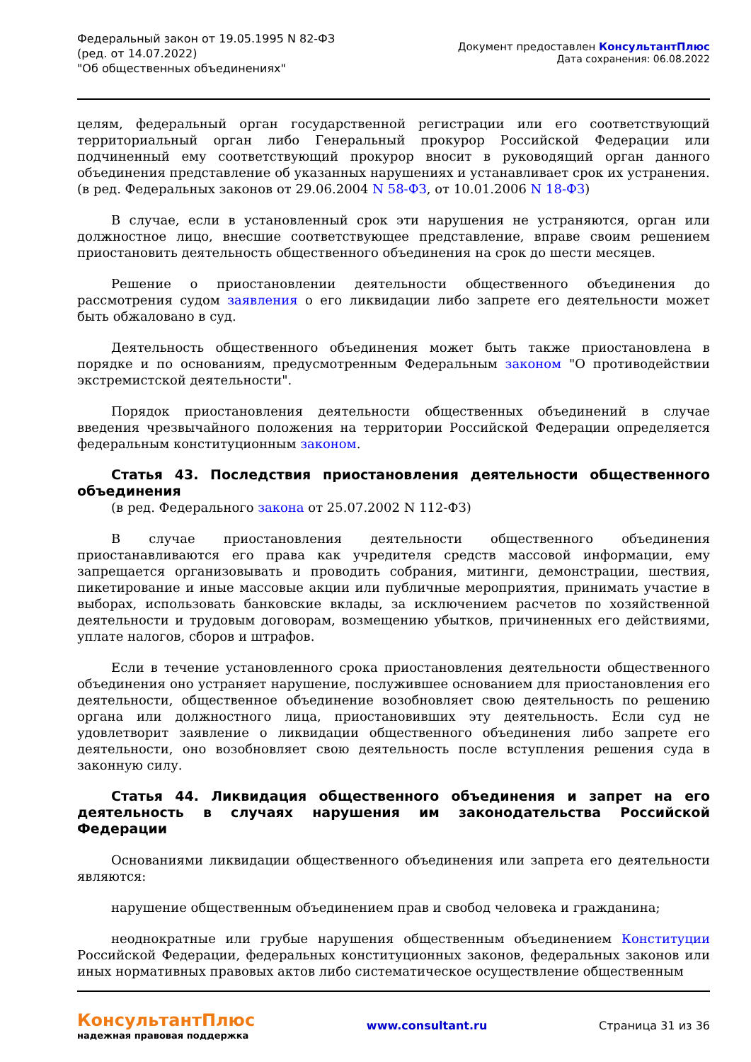Федеральный закон от 19.05.1995 N 82-ФЗ
(ред. от 14.07.2022)
"Об общественных объединениях"
Документ предоставлен КонсультантПлюс
Дата сохранения: 06.08.2022
целям, федеральный орган государственной регистрации или его соответствующий территориальный орган либо Генеральный прокурор Российской Федерации или подчиненный ему соответствующий прокурор вносит в руководящий орган данного объединения представление об указанных нарушениях и устанавливает срок их устранения.
(в ред. Федеральных законов от 29.06.2004 N 58-ФЗ, от 10.01.2006 N 18-ФЗ)
В случае, если в установленный срок эти нарушения не устраняются, орган или должностное лицо, внесшие соответствующее представление, вправе своим решением приостановить деятельность общественного объединения на срок до шести месяцев.
Решение о приостановлении деятельности общественного объединения до рассмотрения судом заявления о его ликвидации либо запрете его деятельности может быть обжаловано в суд.
Деятельность общественного объединения может быть также приостановлена в порядке и по основаниям, предусмотренным Федеральным законом "О противодействии экстремистской деятельности".
Порядок приостановления деятельности общественных объединений в случае введения чрезвычайного положения на территории Российской Федерации определяется федеральным конституционным законом.
Статья 43. Последствия приостановления деятельности общественного объединения
(в ред. Федерального закона от 25.07.2002 N 112-ФЗ)
В случае приостановления деятельности общественного объединения приостанавливаются его права как учредителя средств массовой информации, ему запрещается организовывать и проводить собрания, митинги, демонстрации, шествия, пикетирование и иные массовые акции или публичные мероприятия, принимать участие в выборах, использовать банковские вклады, за исключением расчетов по хозяйственной деятельности и трудовым договорам, возмещению убытков, причиненных его действиями, уплате налогов, сборов и штрафов.
Если в течение установленного срока приостановления деятельности общественного объединения оно устраняет нарушение, послужившее основанием для приостановления его деятельности, общественное объединение возобновляет свою деятельность по решению органа или должностного лица, приостановивших эту деятельность. Если суд не удовлетворит заявление о ликвидации общественного объединения либо запрете его деятельности, оно возобновляет свою деятельность после вступления решения суда в законную силу.
Статья 44. Ликвидация общественного объединения и запрет на его деятельность в случаях нарушения им законодательства Российской Федерации
Основаниями ликвидации общественного объединения или запрета его деятельности являются:
нарушение общественным объединением прав и свобод человека и гражданина;
неоднократные или грубые нарушения общественным объединением Конституции Российской Федерации, федеральных конституционных законов, федеральных законов или иных нормативных правовых актов либо систематическое осуществление общественным
КонсультантПлюс
надежная правовая поддержка
www.consultant.ru Страница 31 из 36